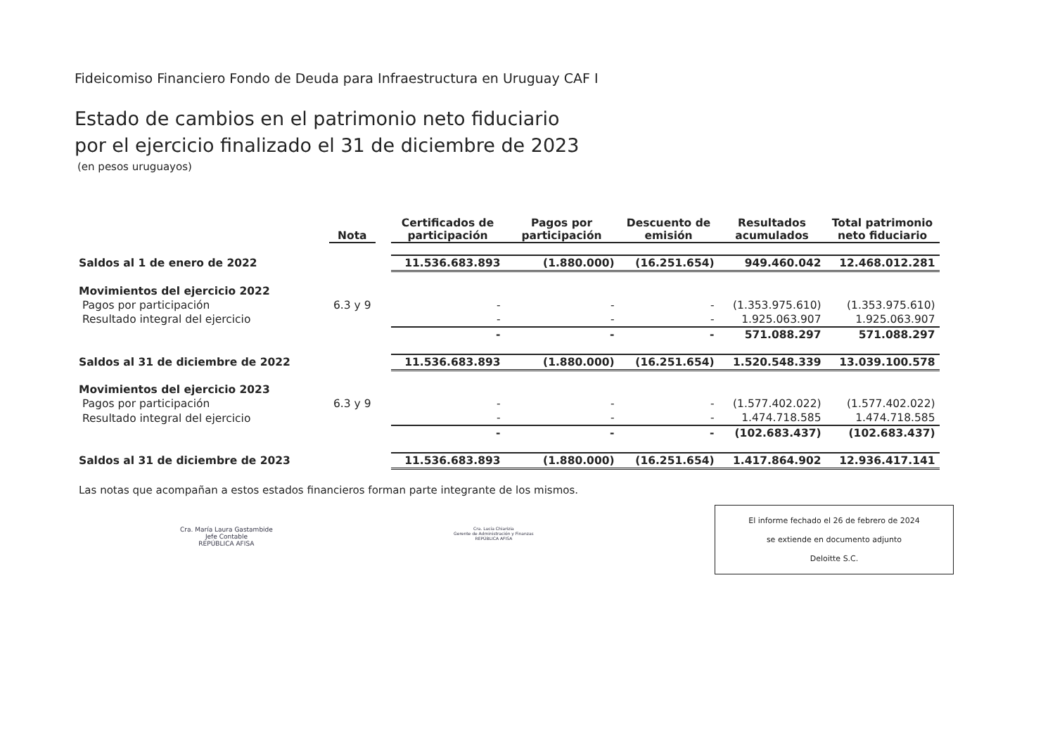Fideicomiso Financiero Fondo de Deuda para Infraestructura en Uruguay CAF I
Estado de cambios en el patrimonio neto fiduciario
por el ejercicio finalizado el 31 de diciembre de 2023
(en pesos uruguayos)
| | Nota | | Certificados de participación | Pagos por participación | Descuento de emisión | Resultados acumulados | Total patrimonio neto fiduciario |
| --- | --- | --- | --- | --- | --- | --- | --- |
| Saldos al 1 de enero de 2022 | | | 11.536.683.893 | (1.880.000) | (16.251.654) | 949.460.042 | 12.468.012.281 |
| Movimientos del ejercicio 2022 | | | | | | | |
| Pagos por participación | 6.3 y 9 | | - | - | - | (1.353.975.610) | (1.353.975.610) |
| Resultado integral del ejercicio | | | - | - | - | 1.925.063.907 | 1.925.063.907 |
| | | | - | - | - | 571.088.297 | 571.088.297 |
| Saldos al 31 de diciembre de 2022 | | | 11.536.683.893 | (1.880.000) | (16.251.654) | 1.520.548.339 | 13.039.100.578 |
| Movimientos del ejercicio 2023 | | | | | | | |
| Pagos por participación | 6.3 y 9 | | - | - | - | (1.577.402.022) | (1.577.402.022) |
| Resultado integral del ejercicio | | | - | - | - | 1.474.718.585 | 1.474.718.585 |
| | | | - | - | - | (102.683.437) | (102.683.437) |
| Saldos al 31 de diciembre de 2023 | | | 11.536.683.893 | (1.880.000) | (16.251.654) | 1.417.864.902 | 12.936.417.141 |
Las notas que acompañan a estos estados financieros forman parte integrante de los mismos.
Cra. María Laura Gastambide
Jefe Contable
REPÚBLICA AFISA
Cra. Lucía Chiarizia
Gerente de Administración y Finanzas
REPÚBLICA AFISA
El informe fechado el 26 de febrero de 2024
se extiende en documento adjunto
Deloitte S.C.